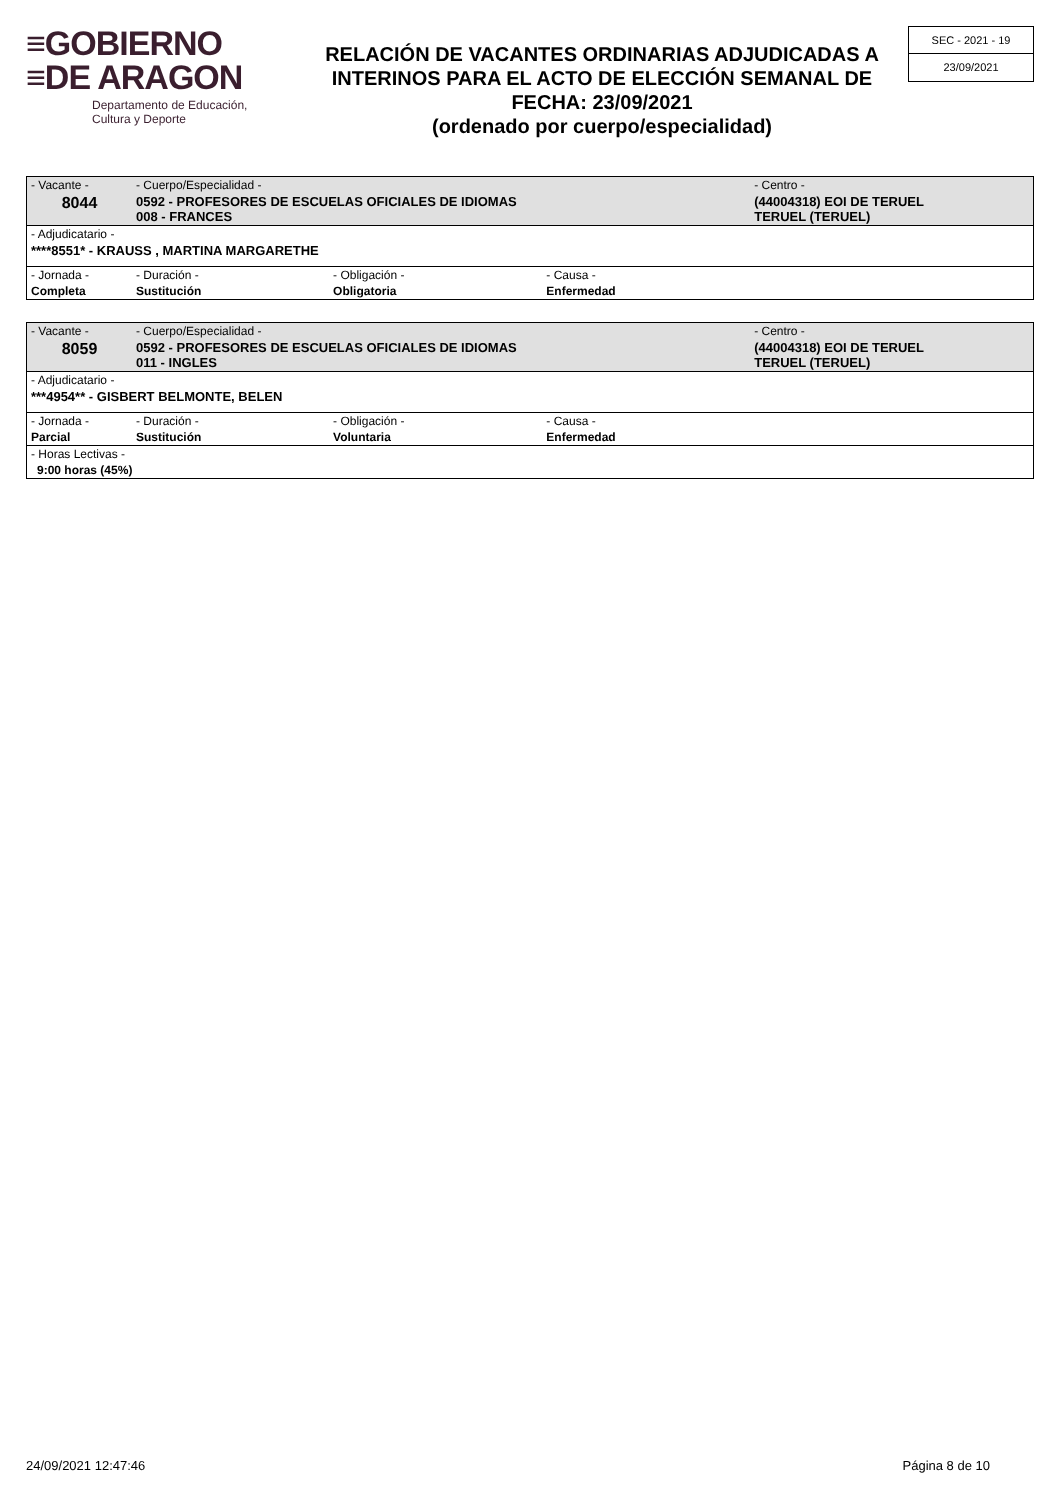≡GOBIERNO
≡DE ARAGON
Departamento de Educación,
Cultura y Deporte
RELACIÓN DE VACANTES ORDINARIAS ADJUDICADAS A INTERINOS PARA EL ACTO DE ELECCIÓN SEMANAL DE FECHA: 23/09/2021
(ordenado por cuerpo/especialidad)
SEC - 2021 - 19
23/09/2021
| - Vacante - | - Cuerpo/Especialidad - | | | - Centro - |
| 8044 | 0592 - PROFESORES DE ESCUELAS OFICIALES DE IDIOMAS 008 - FRANCES | | | (44004318) EOI DE TERUEL TERUEL (TERUEL) |
| - Adjudicatario - | | | | |
| ****8551* - KRAUSS , MARTINA MARGARETHE | | | | |
| - Jornada - | - Duración - | - Obligación - | - Causa - | |
| Completa | Sustitución | Obligatoria | Enfermedad | |
| - Vacante - | - Cuerpo/Especialidad - | | | - Centro - |
| 8059 | 0592 - PROFESORES DE ESCUELAS OFICIALES DE IDIOMAS 011 - INGLES | | | (44004318) EOI DE TERUEL TERUEL (TERUEL) |
| - Adjudicatario - | | | | |
| ***4954** - GISBERT BELMONTE, BELEN | | | | |
| - Jornada - | - Duración - | - Obligación - | - Causa - | |
| Parcial | Sustitución | Voluntaria | Enfermedad | |
| - Horas Lectivas - | | | | |
| 9:00 horas (45%) | | | | |
24/09/2021 12:47:46 Página 8 de 10